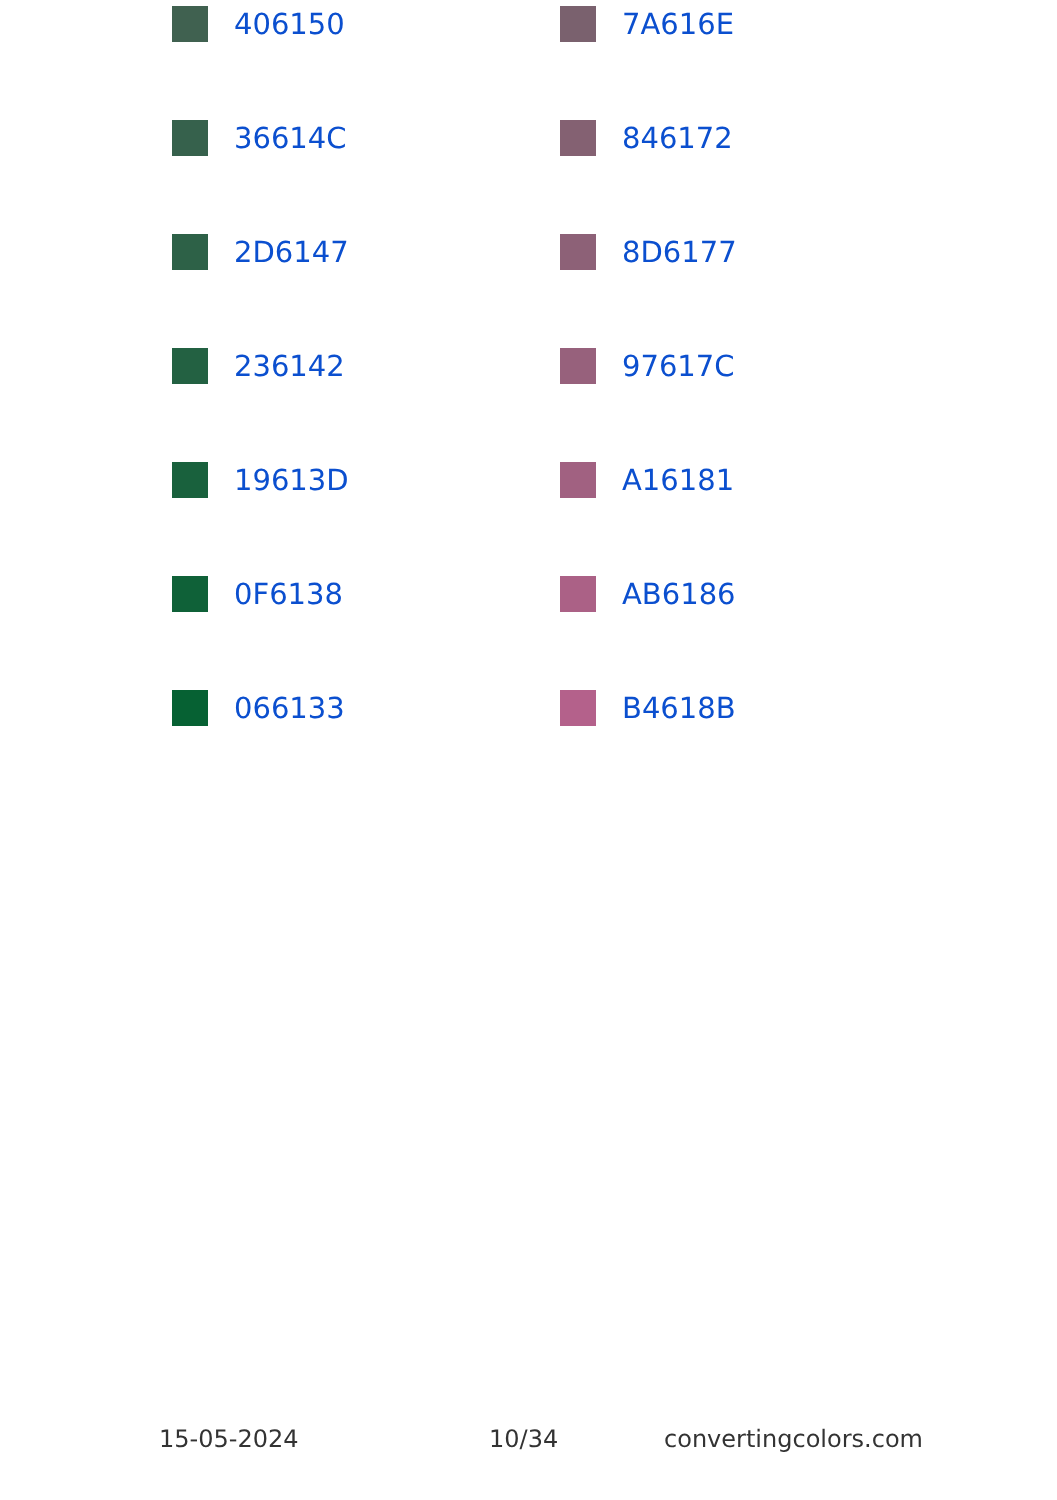406150 7A616E
36614C 846172
2D6147 8D6177
236142 97617C
19613D A16181
0F6138 AB6186
066133 B4618B
15-05-2024 10/34 convertingcolors.com